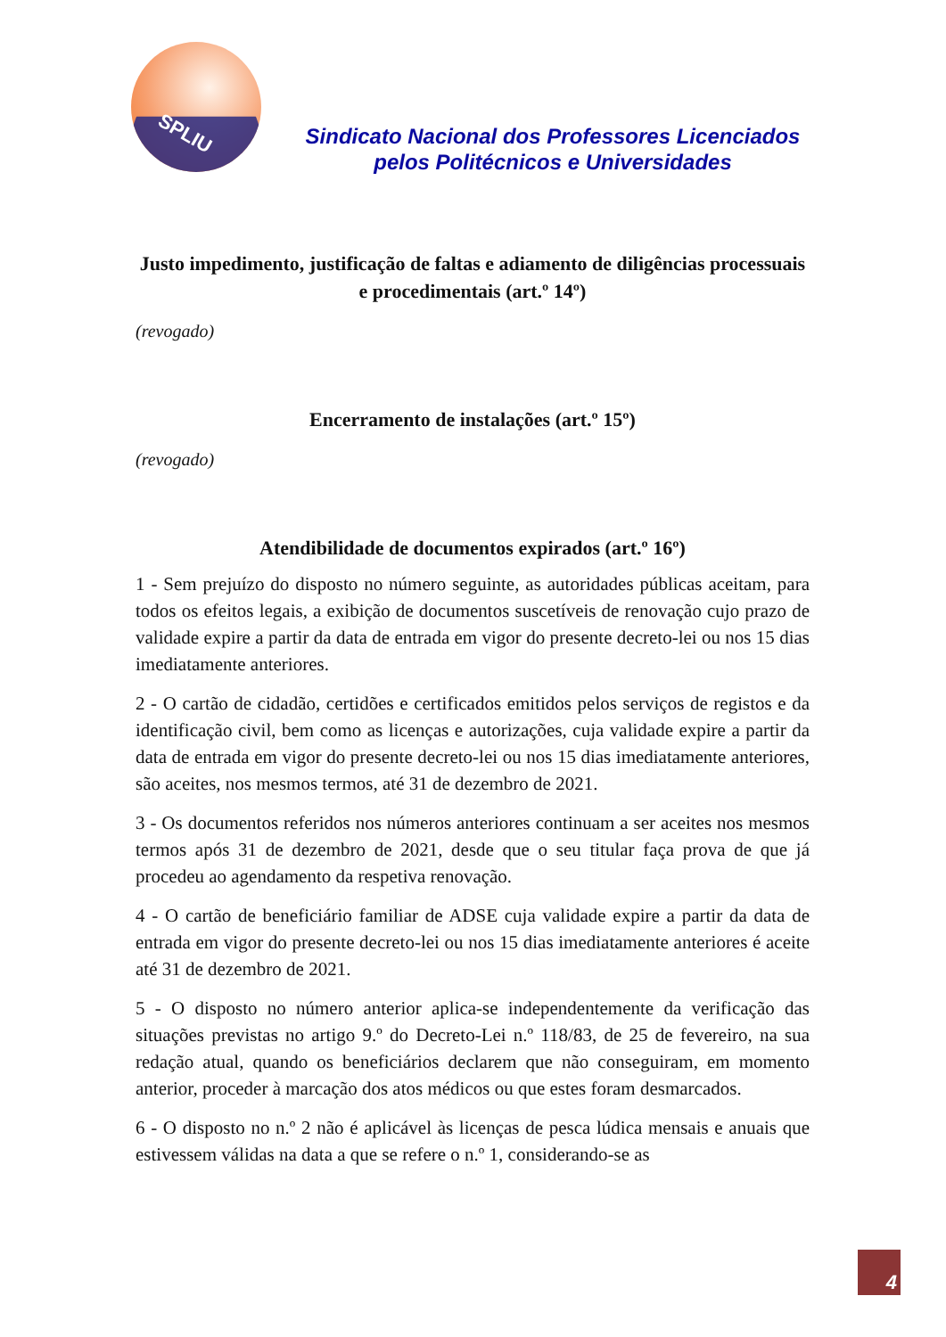SPLIU
Sindicato Nacional dos Professores Licenciados
pelos Politécnicos e Universidades
Justo impedimento, justificação de faltas e adiamento de diligências processuais e procedimentais (art.º 14º)
(revogado)
Encerramento de instalações (art.º 15º)
(revogado)
Atendibilidade de documentos expirados (art.º 16º)
1 - Sem prejuízo do disposto no número seguinte, as autoridades públicas aceitam, para todos os efeitos legais, a exibição de documentos suscetíveis de renovação cujo prazo de validade expire a partir da data de entrada em vigor do presente decreto-lei ou nos 15 dias imediatamente anteriores.
2 - O cartão de cidadão, certidões e certificados emitidos pelos serviços de registos e da identificação civil, bem como as licenças e autorizações, cuja validade expire a partir da data de entrada em vigor do presente decreto-lei ou nos 15 dias imediatamente anteriores, são aceites, nos mesmos termos, até 31 de dezembro de 2021.
3 - Os documentos referidos nos números anteriores continuam a ser aceites nos mesmos termos após 31 de dezembro de 2021, desde que o seu titular faça prova de que já procedeu ao agendamento da respetiva renovação.
4 - O cartão de beneficiário familiar de ADSE cuja validade expire a partir da data de entrada em vigor do presente decreto-lei ou nos 15 dias imediatamente anteriores é aceite até 31 de dezembro de 2021.
5 - O disposto no número anterior aplica-se independentemente da verificação das situações previstas no artigo 9.º do Decreto-Lei n.º 118/83, de 25 de fevereiro, na sua redação atual, quando os beneficiários declarem que não conseguiram, em momento anterior, proceder à marcação dos atos médicos ou que estes foram desmarcados.
6 - O disposto no n.º 2 não é aplicável às licenças de pesca lúdica mensais e anuais que estivessem válidas na data a que se refere o n.º 1, considerando-se as
4